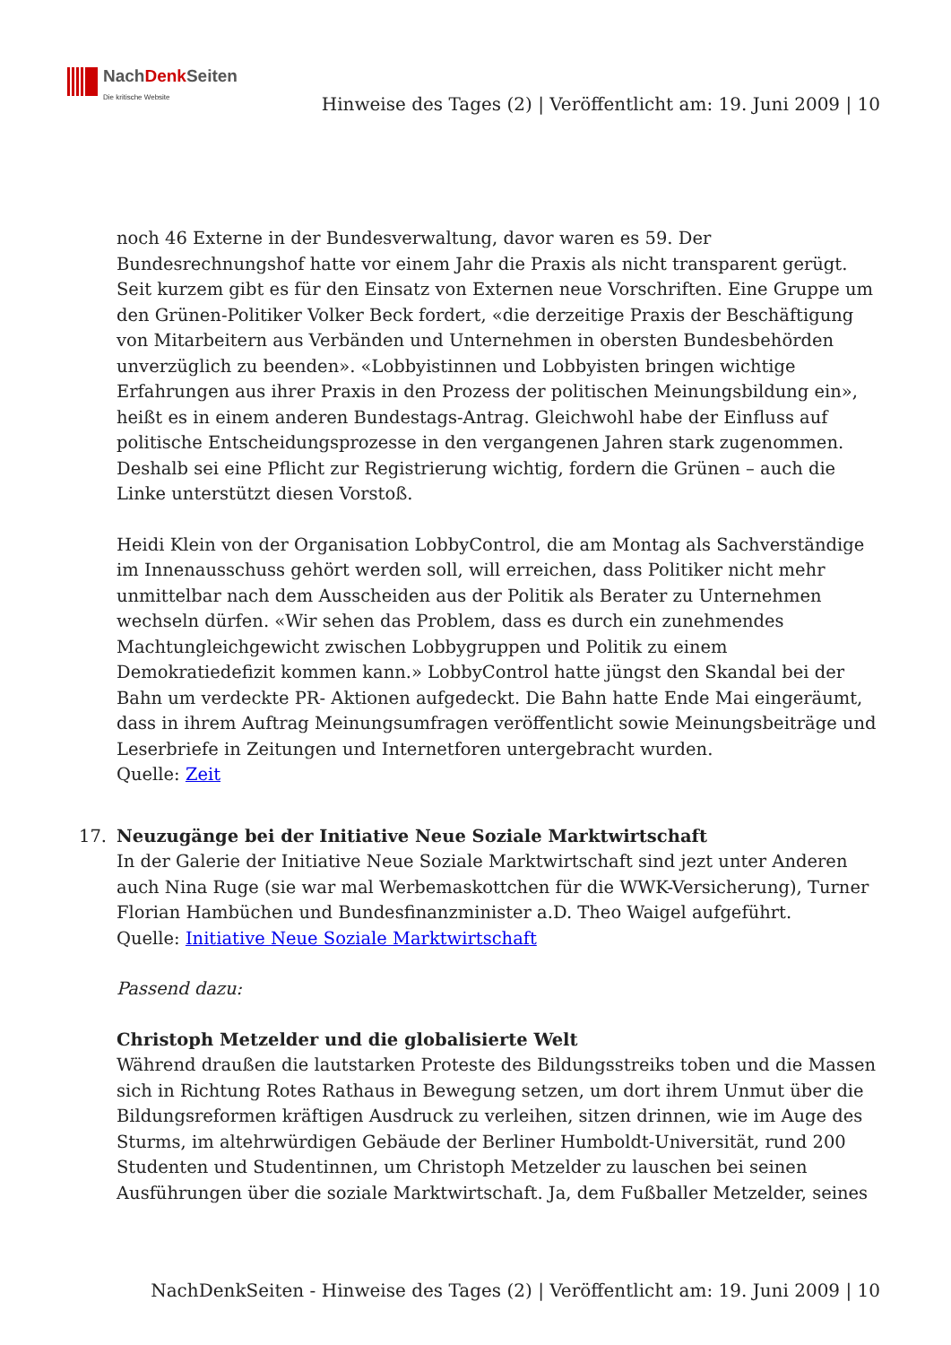NachDenk Seiten
Die kritische Website
Hinweise des Tages (2) | Veröffentlicht am: 19. Juni 2009 | 10
noch 46 Externe in der Bundesverwaltung, davor waren es 59. Der Bundesrechnungshof hatte vor einem Jahr die Praxis als nicht transparent gerügt. Seit kurzem gibt es für den Einsatz von Externen neue Vorschriften. Eine Gruppe um den Grünen-Politiker Volker Beck fordert, «die derzeitige Praxis der Beschäftigung von Mitarbeitern aus Verbänden und Unternehmen in obersten Bundesbehörden unverzüglich zu beenden». «Lobbyistinnen und Lobbyisten bringen wichtige Erfahrungen aus ihrer Praxis in den Prozess der politischen Meinungsbildung ein», heißt es in einem anderen Bundestags-Antrag. Gleichwohl habe der Einfluss auf politische Entscheidungsprozesse in den vergangenen Jahren stark zugenommen. Deshalb sei eine Pflicht zur Registrierung wichtig, fordern die Grünen – auch die Linke unterstützt diesen Vorstoß.
Heidi Klein von der Organisation LobbyControl, die am Montag als Sachverständige im Innenausschuss gehört werden soll, will erreichen, dass Politiker nicht mehr unmittelbar nach dem Ausscheiden aus der Politik als Berater zu Unternehmen wechseln dürfen. «Wir sehen das Problem, dass es durch ein zunehmendes Machtungleichgewicht zwischen Lobbygruppen und Politik zu einem Demokratiedefizit kommen kann.» LobbyControl hatte jüngst den Skandal bei der Bahn um verdeckte PR- Aktionen aufgedeckt. Die Bahn hatte Ende Mai eingeräumt, dass in ihrem Auftrag Meinungsumfragen veröffentlicht sowie Meinungsbeiträge und Leserbriefe in Zeitungen und Internetforen untergebracht wurden.
Quelle: Zeit
17.
Neuzugänge bei der Initiative Neue Soziale Marktwirtschaft
In der Galerie der Initiative Neue Soziale Marktwirtschaft sind jezt unter Anderen auch Nina Ruge (sie war mal Werbemaskottchen für die WWK-Versicherung), Turner Florian Hambüchen und Bundesfinanzminister a.D. Theo Waigel aufgeführt.
Quelle: Initiative Neue Soziale Marktwirtschaft
Passend dazu:
Christoph Metzelder und die globalisierte Welt
Während draußen die lautstarken Proteste des Bildungsstreiks toben und die Massen sich in Richtung Rotes Rathaus in Bewegung setzen, um dort ihrem Unmut über die Bildungsreformen kräftigen Ausdruck zu verleihen, sitzen drinnen, wie im Auge des Sturms, im altehrwürdigen Gebäude der Berliner Humboldt-Universität, rund 200 Studenten und Studentinnen, um Christoph Metzelder zu lauschen bei seinen Ausführungen über die soziale Marktwirtschaft. Ja, dem Fußballer Metzelder, seines
NachDenkSeiten - Hinweise des Tages (2) | Veröffentlicht am: 19. Juni 2009 | 10